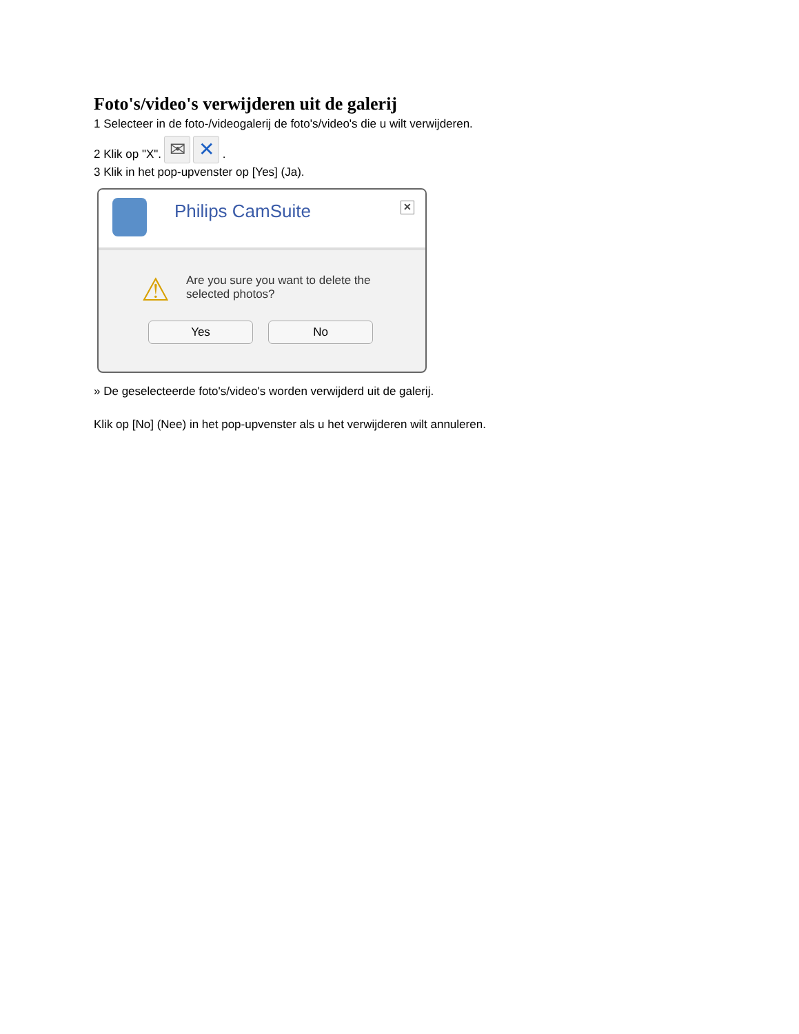Foto's/video's verwijderen uit de galerij
1 Selecteer in de foto-/videogalerij de foto's/video's die u wilt verwijderen.
2 Klik op "X". ✉ ✕ .
3 Klik in het pop-upvenster op [Yes] (Ja).
Philips CamSuite ✕
⚠
Are you sure you want to delete the
selected photos?
Yes No
» De geselecteerde foto's/video's worden verwijderd uit de galerij.
Klik op [No] (Nee) in het pop-upvenster als u het verwijderen wilt annuleren.